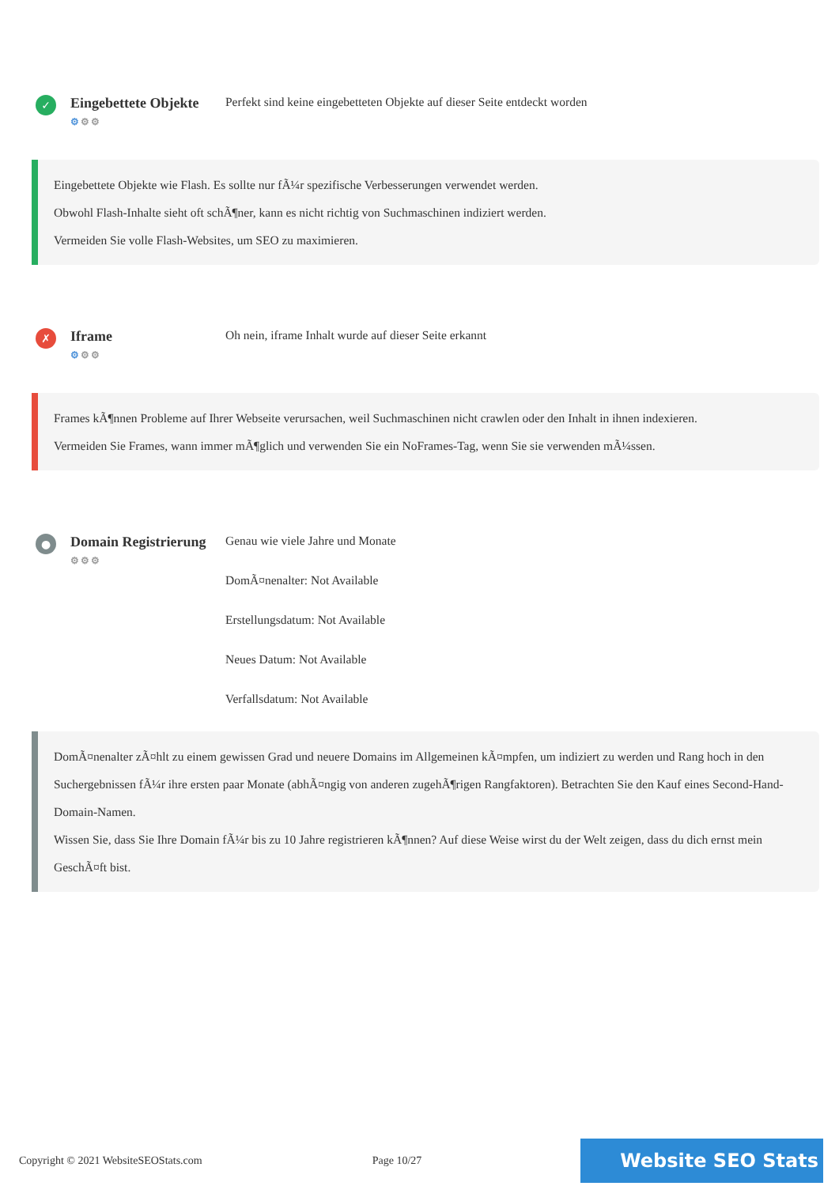✓
Eingebettete Objekte
⚙⚙⚙
Perfekt sind keine eingebetteten Objekte auf dieser Seite entdeckt worden
Eingebettete Objekte wie Flash. Es sollte nur fÃ¼r spezifische Verbesserungen verwendet werden.
Obwohl Flash-Inhalte sieht oft schÃ¶ner, kann es nicht richtig von Suchmaschinen indiziert werden.
Vermeiden Sie volle Flash-Websites, um SEO zu maximieren.
✗
Iframe
⚙⚙⚙
Oh nein, iframe Inhalt wurde auf dieser Seite erkannt
Frames kÃ¶nnen Probleme auf Ihrer Webseite verursachen, weil Suchmaschinen nicht crawlen oder den Inhalt in ihnen indexieren.
Vermeiden Sie Frames, wann immer mÃ¶glich und verwenden Sie ein NoFrames-Tag, wenn Sie sie verwenden mÃ¼ssen.
●
Domain Registrierung
⚙⚙⚙
Genau wie viele Jahre und Monate
DomÃ¤nenalter: Not Available
Erstellungsdatum: Not Available
Neues Datum: Not Available
Verfallsdatum: Not Available
DomÃ¤nenalter zÃ¤hlt zu einem gewissen Grad und neuere Domains im Allgemeinen kÃ¤mpfen, um indiziert zu werden und Rang hoch in den Suchergebnissen fÃ¼r ihre ersten paar Monate (abhÃ¤ngig von anderen zugehÃ¶rigen Rangfaktoren). Betrachten Sie den Kauf eines Second-Hand-Domain-Namen.
Wissen Sie, dass Sie Ihre Domain fÃ¼r bis zu 10 Jahre registrieren kÃ¶nnen? Auf diese Weise wirst du der Welt zeigen, dass du dich ernst mein GeschÃ¤ft bist.
Copyright © 2021 WebsiteSEOStats.com Page 10/27 Website SEO Stats